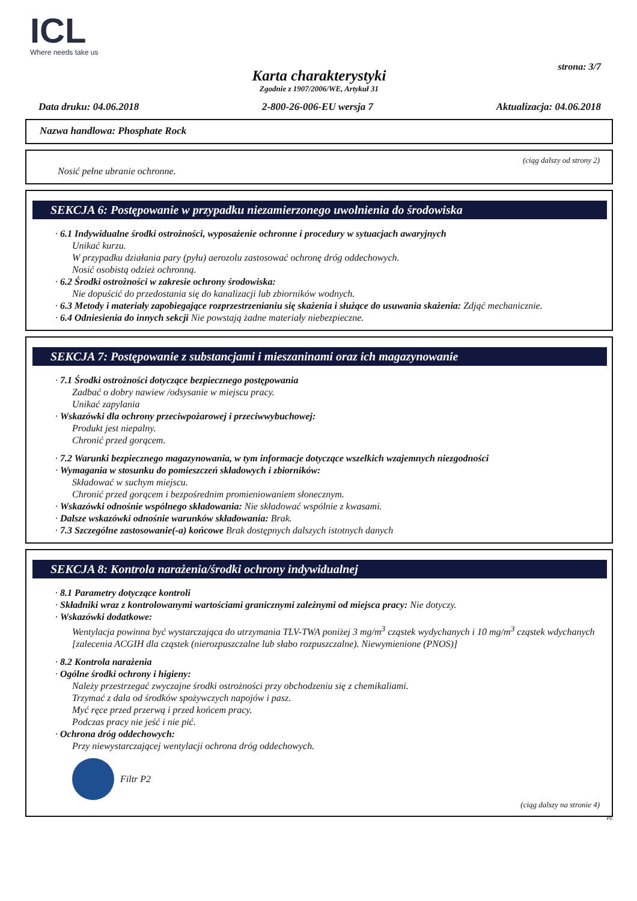ICL
Where needs take us
strona: 3/7
Karta charakterystyki
Zgodnie z 1907/2006/WE, Artykuł 31
Data druku: 04.06.2018 2-800-26-006-EU wersja 7 Aktualizacja: 04.06.2018
Nazwa handlowa: Phosphate Rock
(ciąg dalszy od strony 2)
Nosić pełne ubranie ochronne.
SEKCJA 6: Postępowanie w przypadku niezamierzonego uwolnienia do środowiska
· 6.1 Indywidualne środki ostrożności, wyposażenie ochronne i procedury w sytuacjach awaryjnych
Unikać kurzu.
W przypadku działania pary (pyłu) aerozolu zastosować ochronę dróg oddechowych.
Nosić osobistą odzież ochronną.
· 6.2 Środki ostrożności w zakresie ochrony środowiska:
Nie dopuścić do przedostania się do kanalizacji lub zbiorników wodnych.
· 6.3 Metody i materiały zapobiegające rozprzestrzenianiu się skażenia i służące do usuwania skażenia: Zdjąć mechanicznie.
· 6.4 Odniesienia do innych sekcji Nie powstają żadne materiały niebezpieczne.
SEKCJA 7: Postępowanie z substancjami i mieszaninami oraz ich magazynowanie
· 7.1 Środki ostrożności dotyczące bezpiecznego postępowania
Zadbać o dobry nawiew /odsysanie w miejscu pracy.
Unikać zapylania
· Wskazówki dla ochrony przeciwpożarowej i przeciwwybuchowej:
Produkt jest niepalny.
Chronić przed gorącem.
· 7.2 Warunki bezpiecznego magazynowania, w tym informacje dotyczące wszelkich wzajemnych niezgodności
· Wymagania w stosunku do pomieszczeń składowych i zbiorników:
Składować w suchym miejscu.
Chronić przed gorącem i bezpośrednim promieniowaniem słonecznym.
· Wskazówki odnośnie wspólnego składowania: Nie składować wspólnie z kwasami.
· Dalsze wskazówki odnośnie warunków składowania: Brak.
· 7.3 Szczególne zastosowanie(-a) końcowe Brak dostępnych dalszych istotnych danych
SEKCJA 8: Kontrola narażenia/środki ochrony indywidualnej
· 8.1 Parametry dotyczące kontroli
· Składniki wraz z kontrolowanymi wartościami granicznymi zależnymi od miejsca pracy: Nie dotyczy.
· Wskazówki dodatkowe:
Wentylacja powinna być wystarczająca do utrzymania TLV-TWA poniżej 3 mg/m<sup>3</sup> cząstek wydychanych i 10 mg/m<sup>3</sup> cząstek wdychanych [zalecenia ACGIH dla cząstek (nierozpuszczalne lub słabo rozpuszczalne). Niewymienione (PNOS)]
· 8.2 Kontrola narażenia
· Ogólne środki ochrony i higieny:
Należy przestrzegać zwyczajne środki ostrożności przy obchodzeniu się z chemikaliami.
Trzymać z dala od środków spożywczych napojów i pasz.
Myć ręce przed przerwą i przed końcem pracy.
Podczas pracy nie jeść i nie pić.
· Ochrona dróg oddechowych:
Przy niewystarczającej wentylacji ochrona dróg oddechowych.
Filtr P2
(ciąg dalszy na stronie 4)
PL